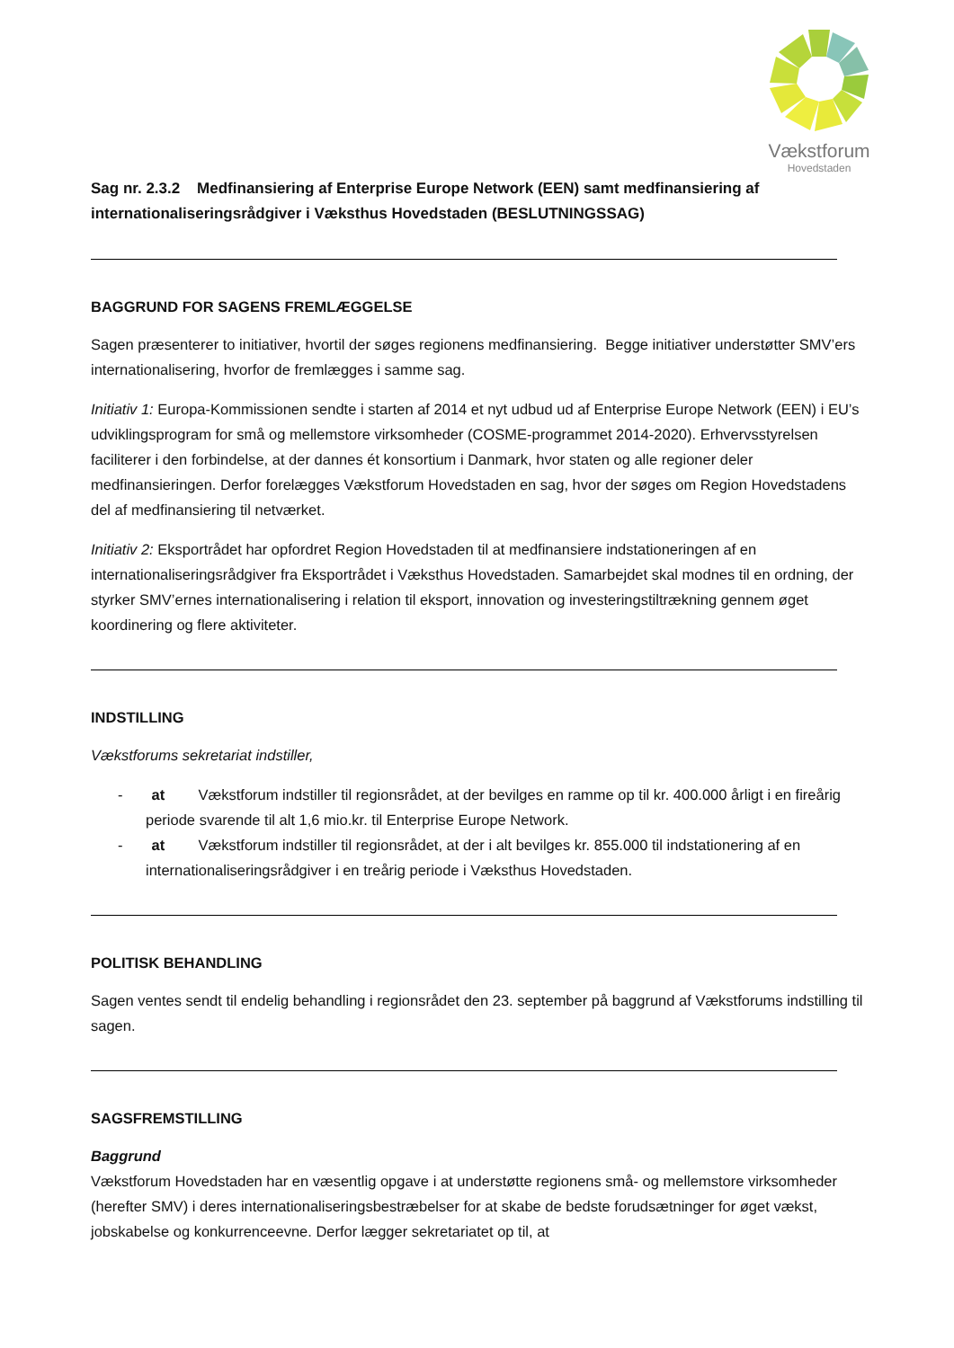Vækstforum
Hovedstaden
Sag nr. 2.3.2 Medfinansiering af Enterprise Europe Network (EEN) samt medfinansiering af internationaliseringsrådgiver i Væksthus Hovedstaden (BESLUTNINGSSAG)
BAGGRUND FOR SAGENS FREMLÆGGELSE
Sagen præsenterer to initiativer, hvortil der søges regionens medfinansiering. Begge initiativer understøtter SMV’ers internationalisering, hvorfor de fremlægges i samme sag.
Initiativ 1: Europa-Kommissionen sendte i starten af 2014 et nyt udbud ud af Enterprise Europe Network (EEN) i EU’s udviklingsprogram for små og mellemstore virksomheder (COSME-programmet 2014-2020). Erhvervsstyrelsen faciliterer i den forbindelse, at der dannes ét konsortium i Danmark, hvor staten og alle regioner deler medfinansieringen. Derfor forelægges Vækstforum Hovedstaden en sag, hvor der søges om Region Hovedstadens del af medfinansiering til netværket.
Initiativ 2: Eksportrådet har opfordret Region Hovedstaden til at medfinansiere indstationeringen af en internationaliseringsrådgiver fra Eksportrådet i Væksthus Hovedstaden. Samarbejdet skal modnes til en ordning, der styrker SMV’ernes internationalisering i relation til eksport, innovation og investeringstiltrækning gennem øget koordinering og flere aktiviteter.
INDSTILLING
Vækstforums sekretariat indstiller,
- at Vækstforum indstiller til regionsrådet, at der bevilges en ramme op til kr. 400.000 årligt i en fireårig periode svarende til alt 1,6 mio.kr. til Enterprise Europe Network.
- at Vækstforum indstiller til regionsrådet, at der i alt bevilges kr. 855.000 til indstationering af en internationaliseringsrådgiver i en treårig periode i Væksthus Hovedstaden.
POLITISK BEHANDLING
Sagen ventes sendt til endelig behandling i regionsrådet den 23. september på baggrund af Vækstforums indstilling til sagen.
SAGSFREMSTILLING
Baggrund
Vækstforum Hovedstaden har en væsentlig opgave i at understøtte regionens små- og mellemstore virksomheder (herefter SMV) i deres internationaliseringsbestræbelser for at skabe de bedste forudsætninger for øget vækst, jobskabelse og konkurrenceevne. Derfor lægger sekretariatet op til, at